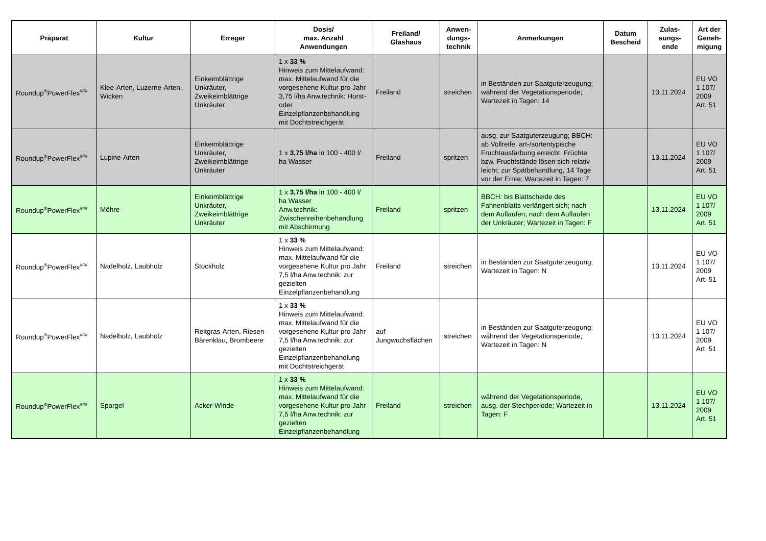| Präparat | Kultur | Erreger | Dosis/ max. Anzahl Anwendungen | Freiland/ Glashaus | Anwen- dungs- technik | Anmerkungen | Datum Bescheid | Zulas- sungs- ende | Art der Geneh- migung |
| --- | --- | --- | --- | --- | --- | --- | --- | --- | --- |
| Roundup<sup>®</sup>PowerFlex<sup>###</sup> | Klee-Arten, Luzerne-Arten, Wicken | Einkeimblättrige Unkräuter, Zweikeimblättrige Unkräuter | 1 x 33 % Hinweis zum Mittelaufwand: max. Mittelaufwand für die vorgesehene Kultur pro Jahr 3,75 l/ha Anw.technik: Horst- oder Einzelpflanzenbehandlung mit Dochtstreichgerät | Freiland | streichen | in Beständen zur Saatguterzeugung; während der Vegetationsperiode; Wartezeit in Tagen: 14 | | 13.11.2024 | EU VO 1 107/ 2009 Art. 51 |
| Roundup<sup>®</sup>PowerFlex<sup>###</sup> | Lupine-Arten | Einkeimblättrige Unkräuter, Zweikeimblättrige Unkräuter | 1 x 3,75 l/ha in 100 - 400 l/ ha Wasser | Freiland | spritzen | ausg. zur Saatguterzeugung; BBCH: ab Vollreife, art-/sortentypische Fruchtausfärbung erreicht. Früchte bzw. Fruchtstände lösen sich relativ leicht; zur Spätbehandlung, 14 Tage vor der Ernte; Wartezeit in Tagen: 7 | | 13.11.2024 | EU VO 1 107/ 2009 Art. 51 |
| Roundup<sup>®</sup>PowerFlex<sup>###</sup> | Möhre | Einkeimblättrige Unkräuter, Zweikeimblättrige Unkräuter | 1 x 3,75 l/ha in 100 - 400 l/ ha Wasser Anw.technik: Zwischenreihenbehandlung mit Abschirmung | Freiland | spritzen | BBCH: bis Blattscheide des Fahnenblatts verlängert sich; nach dem Auflaufen, nach dem Auflaufen der Unkräuter; Wartezeit in Tagen: F | | 13.11.2024 | EU VO 1 107/ 2009 Art. 51 |
| Roundup<sup>®</sup>PowerFlex<sup>###</sup> | Nadelholz, Laubholz | Stockholz | 1 x 33 % Hinweis zum Mittelaufwand: max. Mittelaufwand für die vorgesehene Kultur pro Jahr 7,5 l/ha Anw.technik: zur gezielten Einzelpflanzenbehandlung | Freiland | streichen | in Beständen zur Saatguterzeugung; Wartezeit in Tagen: N | | 13.11.2024 | EU VO 1 107/ 2009 Art. 51 |
| Roundup<sup>®</sup>PowerFlex<sup>###</sup> | Nadelholz, Laubholz | Reitgras-Arten, Riesen-Bärenklau, Brombeere | 1 x 33 % Hinweis zum Mittelaufwand: max. Mittelaufwand für die vorgesehene Kultur pro Jahr 7,5 l/ha Anw.technik: zur gezielten Einzelpflanzenbehandlung mit Dochtstreichgerät | auf Jungwuchsflächen | streichen | in Beständen zur Saatguterzeugung; während der Vegetationsperiode; Wartezeit in Tagen: N | | 13.11.2024 | EU VO 1 107/ 2009 Art. 51 |
| Roundup<sup>®</sup>PowerFlex<sup>###</sup> | Spargel | Acker-Winde | 1 x 33 % Hinweis zum Mittelaufwand: max. Mittelaufwand für die vorgesehene Kultur pro Jahr 7,5 l/ha Anw.technik: zur gezielten Einzelpflanzenbehandlung | Freiland | streichen | während der Vegetationsperiode, ausg. der Stechperiode; Wartezeit in Tagen: F | | 13.11.2024 | EU VO 1 107/ 2009 Art. 51 |